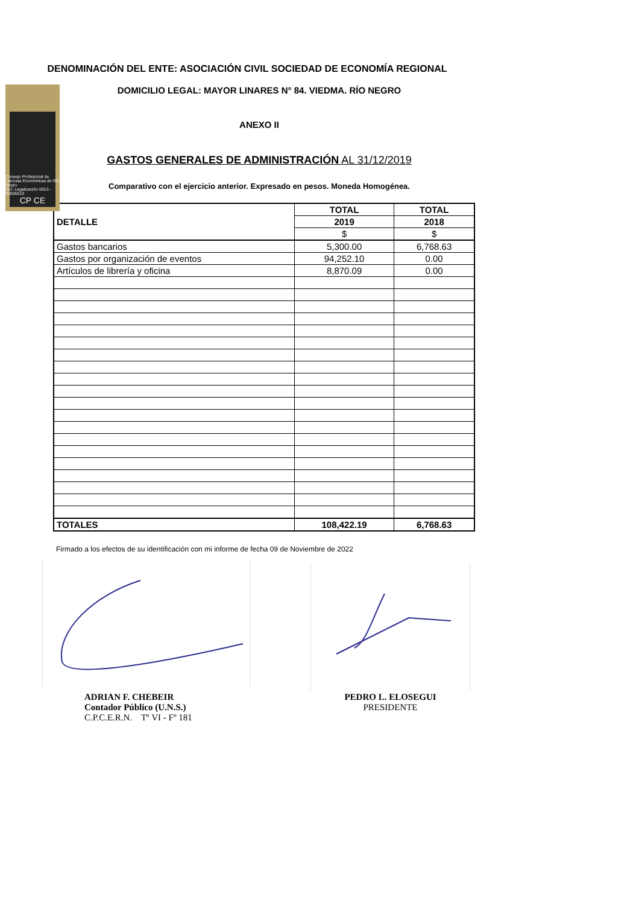Consejo Profesional de Ciencias Económicas de Río Negro
Nro. Legalización 0013 - 00006510
CP CE
DENOMINACIÓN DEL ENTE: ASOCIACIÓN CIVIL SOCIEDAD DE ECONOMÍA REGIONAL
DOMICILIO LEGAL: MAYOR LINARES N° 84. VIEDMA. RÍO NEGRO
ANEXO II
GASTOS GENERALES DE ADMINISTRACIÓN AL 31/12/2019
Comparativo con el ejercicio anterior. Expresado en pesos. Moneda Homogénea.
| DETALLE | TOTAL | TOTAL |
| --- | --- | --- |
| | 2019 | 2018 |
| | $ | $ |
| Gastos bancarios | 5,300.00 | 6,768.63 |
| Gastos por organización de eventos | 94,252.10 | 0.00 |
| Artículos de librería y oficina | 8,870.09 | 0.00 |
| TOTALES | 108,422.19 | 6,768.63 |
Firmado a los efectos de su identificación con mi informe de fecha 09 de Noviembre de 2022
ADRIAN F. CHEBEIR
Contador Público (U.N.S.)
C.P.C.E.R.N. Tº VI - Fº 181
PEDRO L. ELOSEGUI
PRESIDENTE